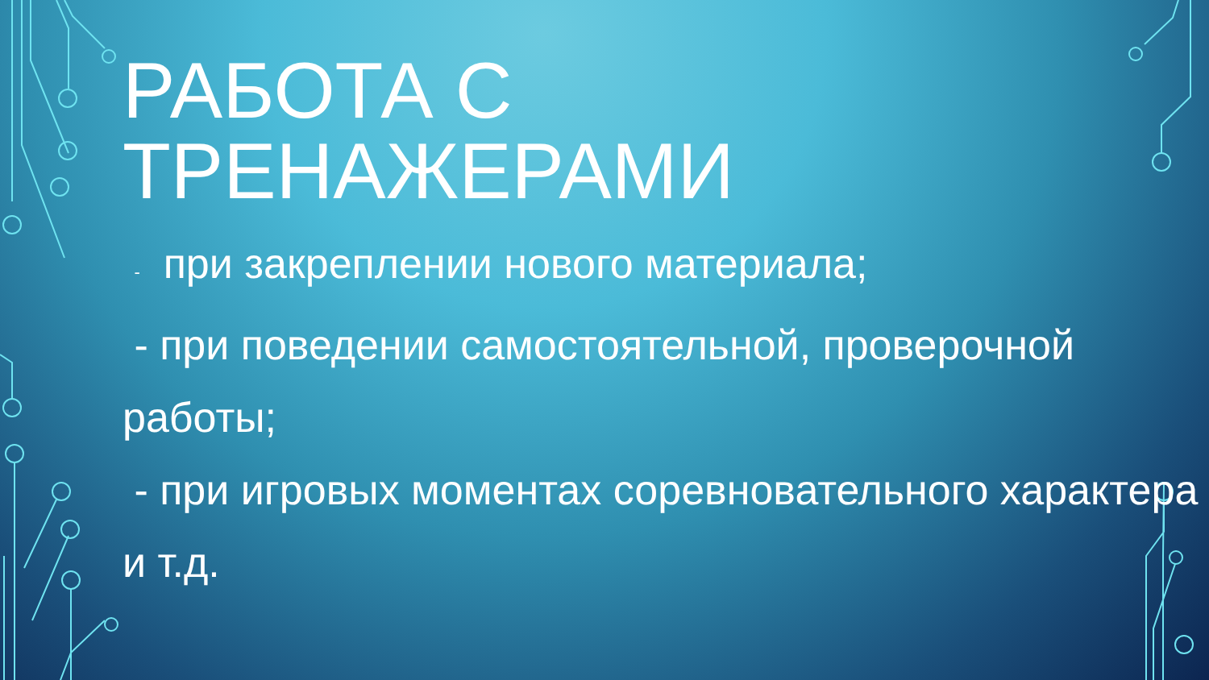РАБОТА С
ТРЕНАЖЕРАМИ
- при закреплении нового материала;
- при поведении самостоятельной, проверочной работы;
- при игровых моментах соревновательного характера и т.д.